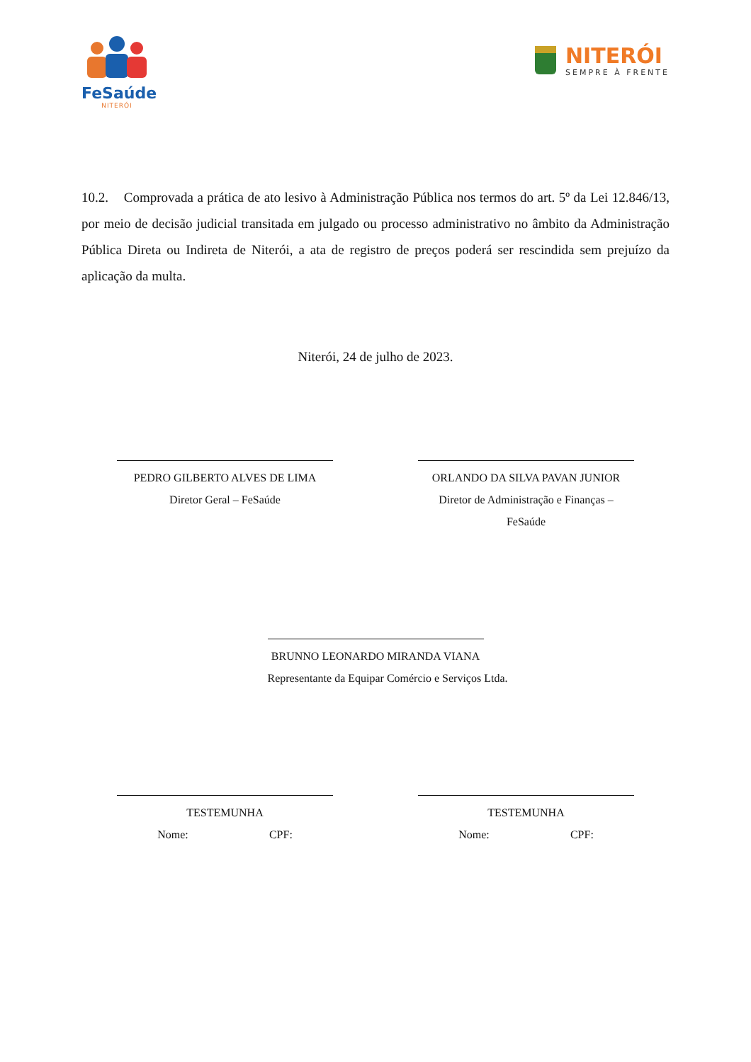FeSaúde
NITERÓI
NITERÓI
SEMPRE À FRENTE
10.2. Comprovada a prática de ato lesivo à Administração Pública nos termos do art. 5º da Lei 12.846/13, por meio de decisão judicial transitada em julgado ou processo administrativo no âmbito da Administração Pública Direta ou Indireta de Niterói, a ata de registro de preços poderá ser rescindida sem prejuízo da aplicação da multa.
Niterói, 24 de julho de 2023.
PEDRO GILBERTO ALVES DE LIMA
Diretor Geral – FeSaúde
ORLANDO DA SILVA PAVAN JUNIOR
Diretor de Administração e Finanças – FeSaúde
BRUNNO LEONARDO MIRANDA VIANA
Representante da Equipar Comércio e Serviços Ltda.
TESTEMUNHA
Nome: CPF:
TESTEMUNHA
Nome: CPF: